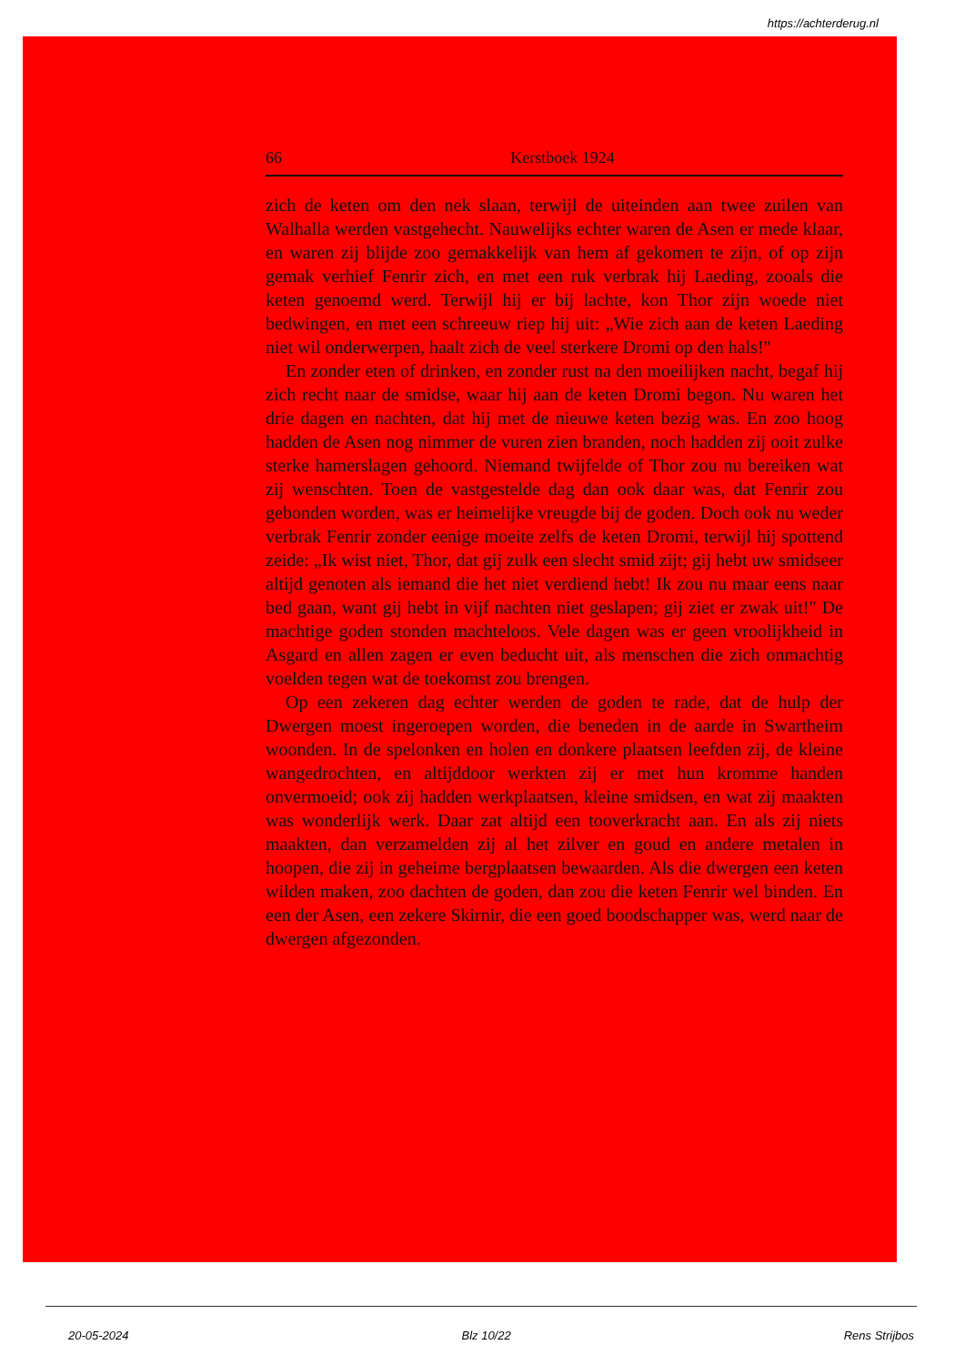https://achterderug.nl
66 Kerstboek 1924
zich de keten om den nek slaan, terwijl de uiteinden aan twee zuilen van Walhalla werden vastgehecht. Nauwelijks echter waren de Asen er mede klaar, en waren zij blijde zoo gemakkelijk van hem af gekomen te zijn, of op zijn gemak verhief Fenrir zich, en met een ruk verbrak hij Laeding, zooals die keten genoemd werd. Terwijl hij er bij lachte, kon Thor zijn woede niet bedwingen, en met een schreeuw riep hij uit: „Wie zich aan de keten Laeding niet wil onderwerpen, haalt zich de veel sterkere Dromi op den hals!"
En zonder eten of drinken, en zonder rust na den moeilijken nacht, begaf hij zich recht naar de smidse, waar hij aan de keten Dromi begon. Nu waren het drie dagen en nachten, dat hij met de nieuwe keten bezig was. En zoo hoog hadden de Asen nog nimmer de vuren zien branden, noch hadden zij ooit zulke sterke hamerslagen gehoord. Niemand twijfelde of Thor zou nu bereiken wat zij wenschten. Toen de vastgestelde dag dan ook daar was, dat Fenrir zou gebonden worden, was er heimelijke vreugde bij de goden. Doch ook nu weder verbrak Fenrir zonder eenige moeite zelfs de keten Dromi, terwijl hij spottend zeide: „Ik wist niet, Thor, dat gij zulk een slecht smid zijt; gij hebt uw smidseer altijd genoten als iemand die het niet verdiend hebt! Ik zou nu maar eens naar bed gaan, want gij hebt in vijf nachten niet geslapen; gij ziet er zwak uit!" De machtige goden stonden machteloos. Vele dagen was er geen vroolijkheid in Asgard en allen zagen er even beducht uit, als menschen die zich onmachtig voelden tegen wat de toekomst zou brengen.
Op een zekeren dag echter werden de goden te rade, dat de hulp der Dwergen moest ingeroepen worden, die beneden in de aarde in Swartheim woonden. In de spelonken en holen en donkere plaatsen leefden zij, de kleine wangedrochten, en altijddoor werkten zij er met hun kromme handen onvermoeid; ook zij hadden werkplaatsen, kleine smidsen, en wat zij maakten was wonderlijk werk. Daar zat altijd een tooverkracht aan. En als zij niets maakten, dan verzamelden zij al het zilver en goud en andere metalen in hoopen, die zij in geheime bergplaatsen bewaarden. Als die dwergen een keten wilden maken, zoo dachten de goden, dan zou die keten Fenrir wel binden. En een der Asen, een zekere Skirnir, die een goed boodschapper was, werd naar de dwergen afgezonden.
20-05-2024 Blz 10/22 Rens Strijbos